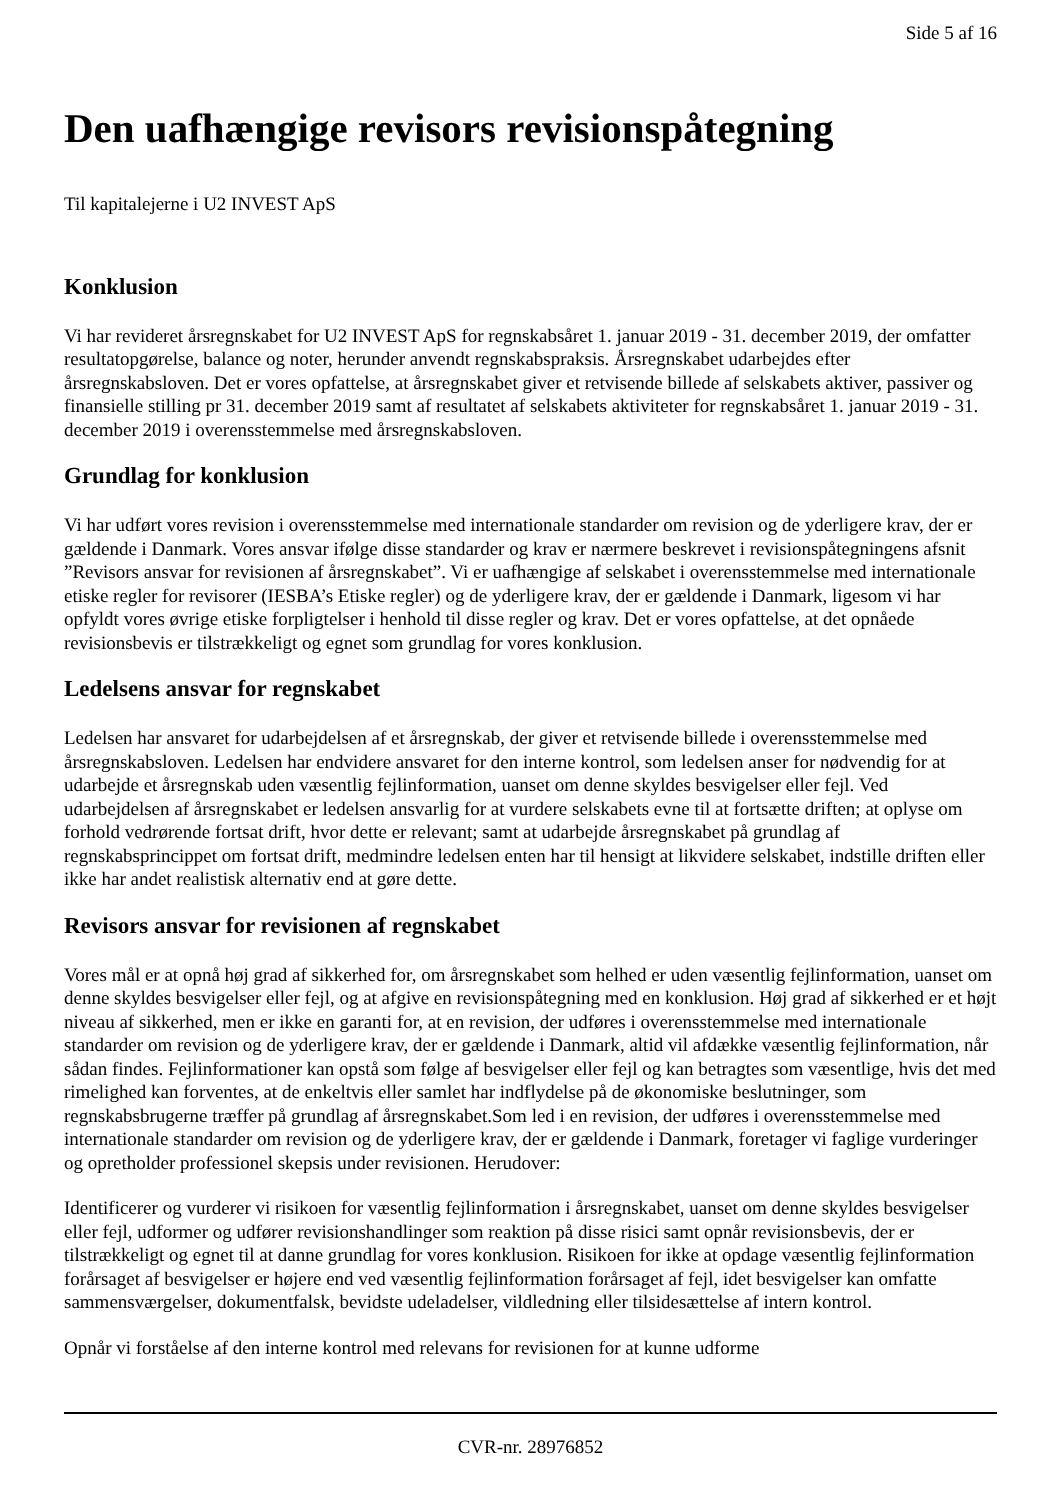Side 5 af 16
Den uafhængige revisors revisionspåtegning
Til kapitalejerne i U2 INVEST ApS
Konklusion
Vi har revideret årsregnskabet for U2 INVEST ApS for regnskabsåret 1. januar 2019 - 31. december 2019, der omfatter resultatopgørelse, balance og noter, herunder anvendt regnskabspraksis. Årsregnskabet udarbejdes efter årsregnskabsloven. Det er vores opfattelse, at årsregnskabet giver et retvisende billede af selskabets aktiver, passiver og finansielle stilling pr 31. december 2019 samt af resultatet af selskabets aktiviteter for regnskabsåret 1. januar 2019 - 31. december 2019 i overensstemmelse med årsregnskabsloven.
Grundlag for konklusion
Vi har udført vores revision i overensstemmelse med internationale standarder om revision og de yderligere krav, der er gældende i Danmark. Vores ansvar ifølge disse standarder og krav er nærmere beskrevet i revisionspåtegningens afsnit ”Revisors ansvar for revisionen af årsregnskabet”. Vi er uafhængige af selskabet i overensstemmelse med internationale etiske regler for revisorer (IESBA’s Etiske regler) og de yderligere krav, der er gældende i Danmark, ligesom vi har opfyldt vores øvrige etiske forpligtelser i henhold til disse regler og krav. Det er vores opfattelse, at det opnåede revisionsbevis er tilstrækkeligt og egnet som grundlag for vores konklusion.
Ledelsens ansvar for regnskabet
Ledelsen har ansvaret for udarbejdelsen af et årsregnskab, der giver et retvisende billede i overensstemmelse med årsregnskabsloven. Ledelsen har endvidere ansvaret for den interne kontrol, som ledelsen anser for nødvendig for at udarbejde et årsregnskab uden væsentlig fejlinformation, uanset om denne skyldes besvigelser eller fejl. Ved udarbejdelsen af årsregnskabet er ledelsen ansvarlig for at vurdere selskabets evne til at fortsætte driften; at oplyse om forhold vedrørende fortsat drift, hvor dette er relevant; samt at udarbejde årsregnskabet på grundlag af regnskabsprincippet om fortsat drift, medmindre ledelsen enten har til hensigt at likvidere selskabet, indstille driften eller ikke har andet realistisk alternativ end at gøre dette.
Revisors ansvar for revisionen af regnskabet
Vores mål er at opnå høj grad af sikkerhed for, om årsregnskabet som helhed er uden væsentlig fejlinformation, uanset om denne skyldes besvigelser eller fejl, og at afgive en revisionspåtegning med en konklusion. Høj grad af sikkerhed er et højt niveau af sikkerhed, men er ikke en garanti for, at en revision, der udføres i overensstemmelse med internationale standarder om revision og de yderligere krav, der er gældende i Danmark, altid vil afdække væsentlig fejlinformation, når sådan findes. Fejlinformationer kan opstå som følge af besvigelser eller fejl og kan betragtes som væsentlige, hvis det med rimelighed kan forventes, at de enkeltvis eller samlet har indflydelse på de økonomiske beslutninger, som regnskabsbrugerne træffer på grundlag af årsregnskabet.Som led i en revision, der udføres i overensstemmelse med internationale standarder om revision og de yderligere krav, der er gældende i Danmark, foretager vi faglige vurderinger og opretholder professionel skepsis under revisionen. Herudover:
Identificerer og vurderer vi risikoen for væsentlig fejlinformation i årsregnskabet, uanset om denne skyldes besvigelser eller fejl, udformer og udfører revisionshandlinger som reaktion på disse risici samt opnår revisionsbevis, der er tilstrækkeligt og egnet til at danne grundlag for vores konklusion. Risikoen for ikke at opdage væsentlig fejlinformation forårsaget af besvigelser er højere end ved væsentlig fejlinformation forårsaget af fejl, idet besvigelser kan omfatte sammensværgelser, dokumentfalsk, bevidste udeladelser, vildledning eller tilsidesættelse af intern kontrol.
Opnår vi forståelse af den interne kontrol med relevans for revisionen for at kunne udforme
CVR-nr. 28976852